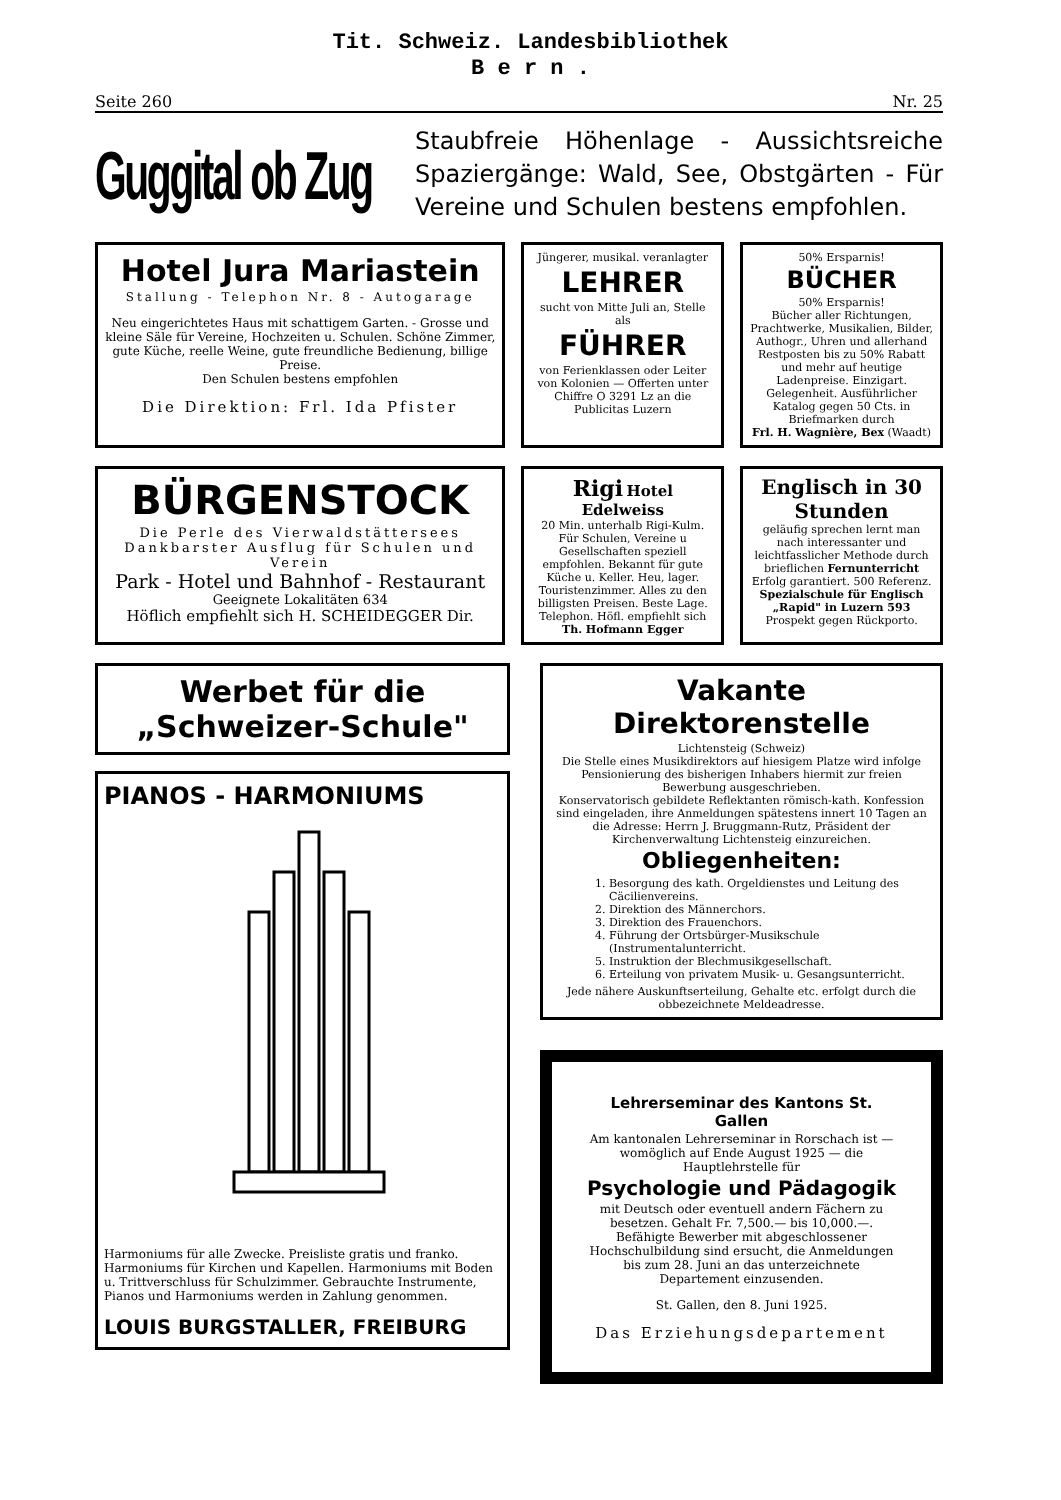Tit. Schweiz. Landesbibliothek
B e r n .
Seite 260 Nr. 25
Guggital ob Zug
Staubfreie Höhenlage - Aussichtsreiche Spaziergänge: Wald, See, Obstgärten - Für Vereine und Schulen bestens empfohlen.
Hotel Jura Mariastein
Stallung - Telephon Nr. 8 - Autogarage
Neu eingerichtetes Haus mit schattigem Garten. - Grosse und kleine Säle für Vereine, Hochzeiten u. Schulen. Schöne Zimmer, gute Küche, reelle Weine, gute freundliche Bedienung, billige Preise.
Den Schulen bestens empfohlen
Die Direktion: Frl. Ida Pfister
Jüngerer, musikal. veranlagter
LEHRER
sucht von Mitte Juli an, Stelle als
FÜHRER
von Ferienklassen oder Leiter von Kolonien — Offerten unter Chiffre O 3291 Lz an die Publicitas Luzern
50% Ersparnis!
BÜCHER
50% Ersparnis!
Bücher aller Richtungen, Prachtwerke, Musikalien, Bilder, Authogr., Uhren und allerhand Restposten bis zu 50% Rabatt und mehr auf heutige Ladenpreise. Einzigart. Gelegenheit. Ausführlicher Katalog gegen 50 Cts. in Briefmarken durch
Frl. H. Wagnière, Bex (Waadt)
BÜRGENSTOCK
Die Perle des Vierwaldstättersees
Dankbarster Ausflug für Schulen und Verein
Park - Hotel und Bahnhof - Restaurant
Geeignete Lokalitäten 634
Höflich empfiehlt sich H. SCHEIDEGGER Dir.
Rigi Hotel Edelweiss
20 Min. unterhalb Rigi-Kulm. Für Schulen, Vereine u Gesellschaften speziell empfohlen. Bekannt für gute Küche u. Keller. Heu, lager. Touristenzimmer. Alles zu den billigsten Preisen. Beste Lage. Telephon. Höfl. empfiehlt sich Th. Hofmann Egger
Englisch in 30 Stunden
geläufig sprechen lernt man nach interessanter und leichtfasslicher Methode durch brieflichen Fernunterricht Erfolg garantiert. 500 Referenz. Spezialschule für Englisch „Rapid" in Luzern 593
Prospekt gegen Rückporto.
Werbet für die „Schweizer-Schule"
PIANOS - HARMONIUMS
Harmoniums für alle Zwecke. Preisliste gratis und franko. Harmoniums für Kirchen und Kapellen. Harmoniums mit Boden u. Trittverschluss für Schulzimmer. Gebrauchte Instrumente, Pianos und Harmoniums werden in Zahlung genommen.
LOUIS BURGSTALLER, FREIBURG
Vakante Direktorenstelle
Lichtensteig (Schweiz)
Die Stelle eines Musikdirektors auf hiesigem Platze wird infolge Pensionierung des bisherigen Inhabers hiermit zur freien Bewerbung ausgeschrieben.
Konservatorisch gebildete Reflektanten römisch-kath. Konfession sind eingeladen, ihre Anmeldungen spätestens innert 10 Tagen an die Adresse: Herrn J. Bruggmann-Rutz, Präsident der Kirchenverwaltung Lichtensteig einzureichen.
Obliegenheiten:
1. Besorgung des kath. Orgeldienstes und Leitung des Cäcilienvereins.
2. Direktion des Männerchors.
3. Direktion des Frauenchors.
4. Führung der Ortsbürger-Musikschule (Instrumentalunterricht.
5. Instruktion der Blechmusikgesellschaft.
6. Erteilung von privatem Musik- u. Gesangsunterricht.
Jede nähere Auskunftserteilung, Gehalte etc. erfolgt durch die obbezeichnete Meldeadresse.
Lehrerseminar des Kantons St. Gallen
Am kantonalen Lehrerseminar in Rorschach ist — womöglich auf Ende August 1925 — die Hauptlehrstelle für
Psychologie und Pädagogik
mit Deutsch oder eventuell andern Fächern zu besetzen. Gehalt Fr. 7,500.— bis 10,000.—. Befähigte Bewerber mit abgeschlossener Hochschulbildung sind ersucht, die Anmeldungen bis zum 28. Juni an das unterzeichnete Departement einzusenden.
St. Gallen, den 8. Juni 1925.
Das Erziehungsdepartement